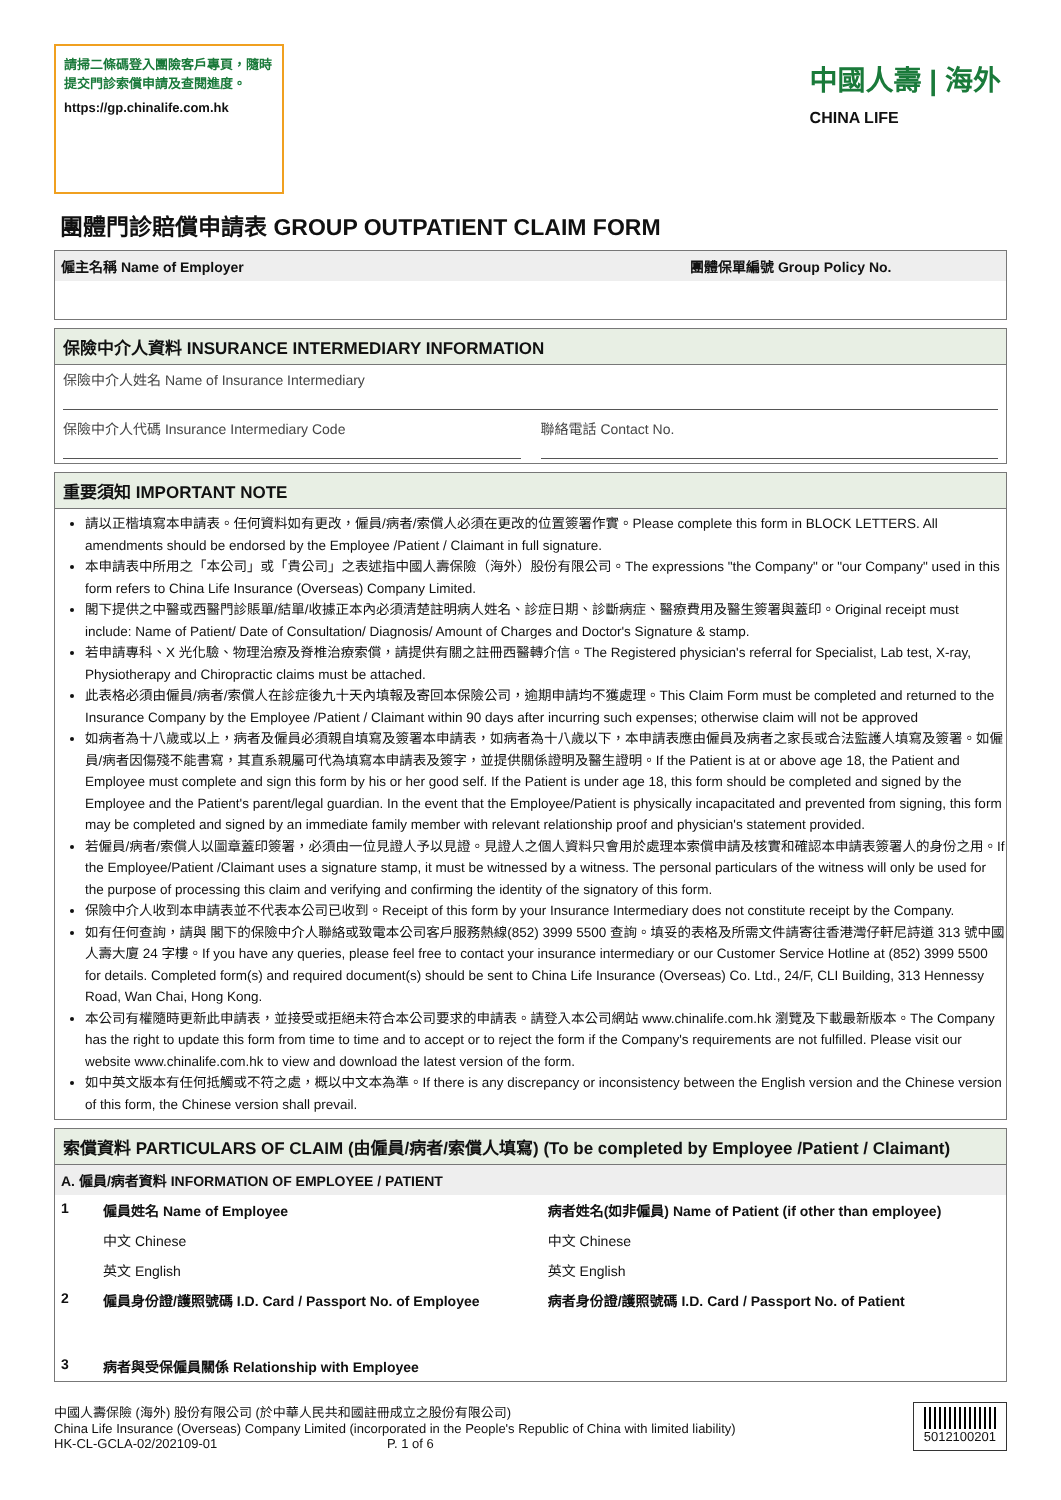請掃二條碼登入團險客戶專頁，隨時提交門診索償申請及查閱進度。
https://gp.chinalife.com.hk
中國人壽 | 海外
CHINA LIFE
團體門診賠償申請表 GROUP OUTPATIENT CLAIM FORM
| 僱主名稱 Name of Employer | 團體保單編號 Group Policy No. |
保險中介人資料 INSURANCE INTERMEDIARY INFORMATION
保險中介人姓名 Name of Insurance Intermediary
保險中介人代碼 Insurance Intermediary Code
聯絡電話 Contact No.
重要須知 IMPORTANT NOTE
請以正楷填寫本申請表。任何資料如有更改，僱員/病者/索償人必須在更改的位置簽署作實。Please complete this form in BLOCK LETTERS. All amendments should be endorsed by the Employee /Patient / Claimant in full signature.
本申請表中所用之「本公司」或「貴公司」之表述指中國人壽保險（海外）股份有限公司。The expressions "the Company" or "our Company" used in this form refers to China Life Insurance (Overseas) Company Limited.
閣下提供之中醫或西醫門診賬單/結單/收據正本內必須清楚註明病人姓名、診症日期、診斷病症、醫療費用及醫生簽署與蓋印。Original receipt must include: Name of Patient/ Date of Consultation/ Diagnosis/ Amount of Charges and Doctor's Signature & stamp.
若申請專科、X 光化驗、物理治療及脊椎治療索償，請提供有關之註冊西醫轉介信。The Registered physician's referral for Specialist, Lab test, X-ray, Physiotherapy and Chiropractic claims must be attached.
此表格必須由僱員/病者/索償人在診症後九十天內填報及寄回本保險公司，逾期申請均不獲處理。This Claim Form must be completed and returned to the Insurance Company by the Employee /Patient / Claimant within 90 days after incurring such expenses; otherwise claim will not be approved
如病者為十八歲或以上，病者及僱員必須親自填寫及簽署本申請表，如病者為十八歲以下，本申請表應由僱員及病者之家長或合法監護人填寫及簽署。如僱員/病者因傷殘不能書寫，其直系親屬可代為填寫本申請表及簽字，並提供關係證明及醫生證明。If the Patient is at or above age 18, the Patient and Employee must complete and sign this form by his or her good self. If the Patient is under age 18, this form should be completed and signed by the Employee and the Patient's parent/legal guardian. In the event that the Employee/Patient is physically incapacitated and prevented from signing, this form may be completed and signed by an immediate family member with relevant relationship proof and physician's statement provided.
若僱員/病者/索償人以圖章蓋印簽署，必須由一位見證人予以見證。見證人之個人資料只會用於處理本索償申請及核實和確認本申請表簽署人的身份之用。If the Employee/Patient /Claimant uses a signature stamp, it must be witnessed by a witness. The personal particulars of the witness will only be used for the purpose of processing this claim and verifying and confirming the identity of the signatory of this form.
保險中介人收到本申請表並不代表本公司已收到。Receipt of this form by your Insurance Intermediary does not constitute receipt by the Company.
如有任何查詢，請與 閣下的保險中介人聯絡或致電本公司客戶服務熱線(852) 3999 5500 查詢。填妥的表格及所需文件請寄往香港灣仔軒尼詩道 313 號中國人壽大廈 24 字樓。If you have any queries, please feel free to contact your insurance intermediary or our Customer Service Hotline at (852) 3999 5500 for details. Completed form(s) and required document(s) should be sent to China Life Insurance (Overseas) Co. Ltd., 24/F, CLI Building, 313 Hennessy Road, Wan Chai, Hong Kong.
本公司有權隨時更新此申請表，並接受或拒絕未符合本公司要求的申請表。請登入本公司網站 www.chinalife.com.hk 瀏覽及下載最新版本。The Company has the right to update this form from time to time and to accept or to reject the form if the Company's requirements are not fulfilled. Please visit our website www.chinalife.com.hk to view and download the latest version of the form.
如中英文版本有任何抵觸或不符之處，概以中文本為準。If there is any discrepancy or inconsistency between the English version and the Chinese version of this form, the Chinese version shall prevail.
索償資料 PARTICULARS OF CLAIM (由僱員/病者/索償人填寫) (To be completed by Employee /Patient / Claimant)
A. 僱員/病者資料 INFORMATION OF EMPLOYEE / PATIENT
| 1 | 僱員姓名 Name of Employee | 病者姓名(如非僱員) Name of Patient (if other than employee) |
| | 中文 Chinese | 中文 Chinese |
| | 英文 English | 英文 English |
| 2 | 僱員身份證/護照號碼 I.D. Card / Passport No. of Employee | 病者身份證/護照號碼 I.D. Card / Passport No. of Patient |
| 3 | 病者與受保僱員關係 Relationship with Employee | |
中國人壽保險 (海外) 股份有限公司 (於中華人民共和國註冊成立之股份有限公司)
China Life Insurance (Overseas) Company Limited (incorporated in the People's Republic of China with limited liability)
HK-CL-GCLA-02/202109-01 P. 1 of 6
5012100201